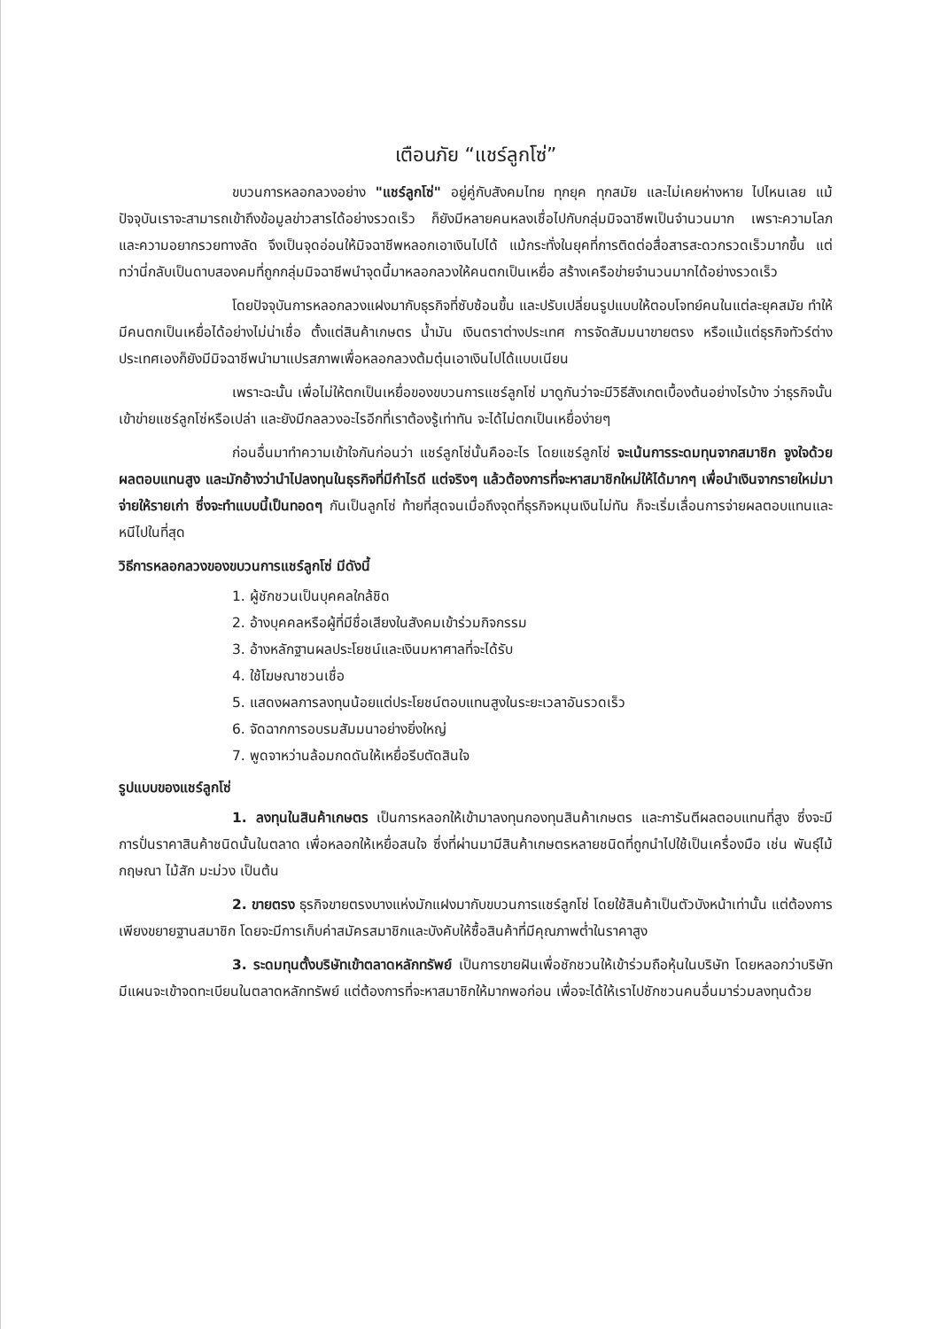เตือนภัย “แชร์ลูกโซ่”
ขบวนการหลอกลวงอย่าง "แชร์ลูกโซ่" อยู่คู่กับสังคมไทย ทุกยุค ทุกสมัย และไม่เคยห่างหาย ไปไหนเลย แม้ปัจจุบันเราจะสามารถเข้าถึงข้อมูลข่าวสารได้อย่างรวดเร็ว ก็ยังมีหลายคนหลงเชื่อไปกับกลุ่มมิจฉาชีพเป็นจำนวนมาก เพราะความโลภ และความอยากรวยทางลัด จึงเป็นจุดอ่อนให้มิจฉาชีพหลอกเอาเงินไปได้ แม้กระทั่งในยุคที่การติดต่อสื่อสารสะดวกรวดเร็วมากขึ้น แต่ทว่านี่กลับเป็นดาบสองคมที่ถูกกลุ่มมิจฉาชีพนำจุดนี้มาหลอกลวงให้คนตกเป็นเหยื่อ สร้างเครือข่ายจำนวนมากได้อย่างรวดเร็ว
โดยปัจจุบันการหลอกลวงแฝงมากับธุรกิจที่ซับซ้อนขึ้น และปรับเปลี่ยนรูปแบบให้ตอบโจทย์คนในแต่ละยุคสมัย ทำให้มีคนตกเป็นเหยื่อได้อย่างไม่น่าเชื่อ ตั้งแต่สินค้าเกษตร น้ำมัน เงินตราต่างประเทศ การจัดสัมมนาขายตรง หรือแม้แต่ธุรกิจทัวร์ต่างประเทศเองก็ยังมีมิจฉาชีพนำมาแปรสภาพเพื่อหลอกลวงต้มตุ๋นเอาเงินไปได้แบบเนียน
เพราะฉะนั้น เพื่อไม่ให้ตกเป็นเหยื่อของขบวนการแชร์ลูกโซ่ มาดูกันว่าจะมีวิธีสังเกตเบื้องต้นอย่างไรบ้าง ว่าธุรกิจนั้น เข้าข่ายแชร์ลูกโซ่หรือเปล่า และยังมีกลลวงอะไรอีกที่เราต้องรู้เท่าทัน จะได้ไม่ตกเป็นเหยื่อง่ายๆ
ก่อนอื่นมาทำความเข้าใจกันก่อนว่า แชร์ลูกโซ่นั้นคืออะไร โดยแชร์ลูกโซ่ จะเน้นการระดมทุนจากสมาชิก จูงใจด้วยผลตอบแทนสูง และมักอ้างว่านำไปลงทุนในธุรกิจที่มีกำไรดี แต่จริงๆ แล้วต้องการที่จะหาสมาชิกใหม่ให้ได้มากๆ เพื่อนำเงินจากรายใหม่มาจ่ายให้รายเก่า ซึ่งจะทำแบบนี้เป็นทอดๆ กันเป็นลูกโซ่ ท้ายที่สุดจนเมื่อถึงจุดที่ธุรกิจหมุนเงินไม่ทัน ก็จะเริ่มเลื่อนการจ่ายผลตอบแทนและหนีไปในที่สุด
วิธีการหลอกลวงของขบวนการแชร์ลูกโซ่ มีดังนี้
1. ผู้ชักชวนเป็นบุคคลใกล้ชิด
2. อ้างบุคคลหรือผู้ที่มีชื่อเสียงในสังคมเข้าร่วมกิจกรรม
3. อ้างหลักฐานผลประโยชน์และเงินมหาศาลที่จะได้รับ
4. ใช้โฆษณาชวนเชื่อ
5. แสดงผลการลงทุนน้อยแต่ประโยชน์ตอบแทนสูงในระยะเวลาอันรวดเร็ว
6. จัดฉากการอบรมสัมมนาอย่างยิ่งใหญ่
7. พูดจาหว่านล้อมกดดันให้เหยื่อรีบตัดสินใจ
รูปแบบของแชร์ลูกโซ่
1. ลงทุนในสินค้าเกษตร เป็นการหลอกให้เข้ามาลงทุนกองทุนสินค้าเกษตร และการันตีผลตอบแทนที่สูง ซึ่งจะมีการปั่นราคาสินค้าชนิดนั้นในตลาด เพื่อหลอกให้เหยื่อสนใจ ซึ่งที่ผ่านมามีสินค้าเกษตรหลายชนิดที่ถูกนำไปใช้เป็นเครื่องมือ เช่น พันธุ์ไม้กฤษณา ไม้สัก มะม่วง เป็นต้น
2. ขายตรง ธุรกิจขายตรงบางแห่งมักแฝงมากับขบวนการแชร์ลูกโซ่ โดยใช้สินค้าเป็นตัวบังหน้าเท่านั้น แต่ต้องการเพียงขยายฐานสมาชิก โดยจะมีการเก็บค่าสมัครสมาชิกและบังคับให้ซื้อสินค้าที่มีคุณภาพต่ำในราคาสูง
3. ระดมทุนตั้งบริษัทเข้าตลาดหลักทรัพย์ เป็นการขายฝันเพื่อชักชวนให้เข้าร่วมถือหุ้นในบริษัท โดยหลอกว่าบริษัทมีแผนจะเข้าจดทะเบียนในตลาดหลักทรัพย์ แต่ต้องการที่จะหาสมาชิกให้มากพอก่อน เพื่อจะได้ให้เราไปชักชวนคนอื่นมาร่วมลงทุนด้วย